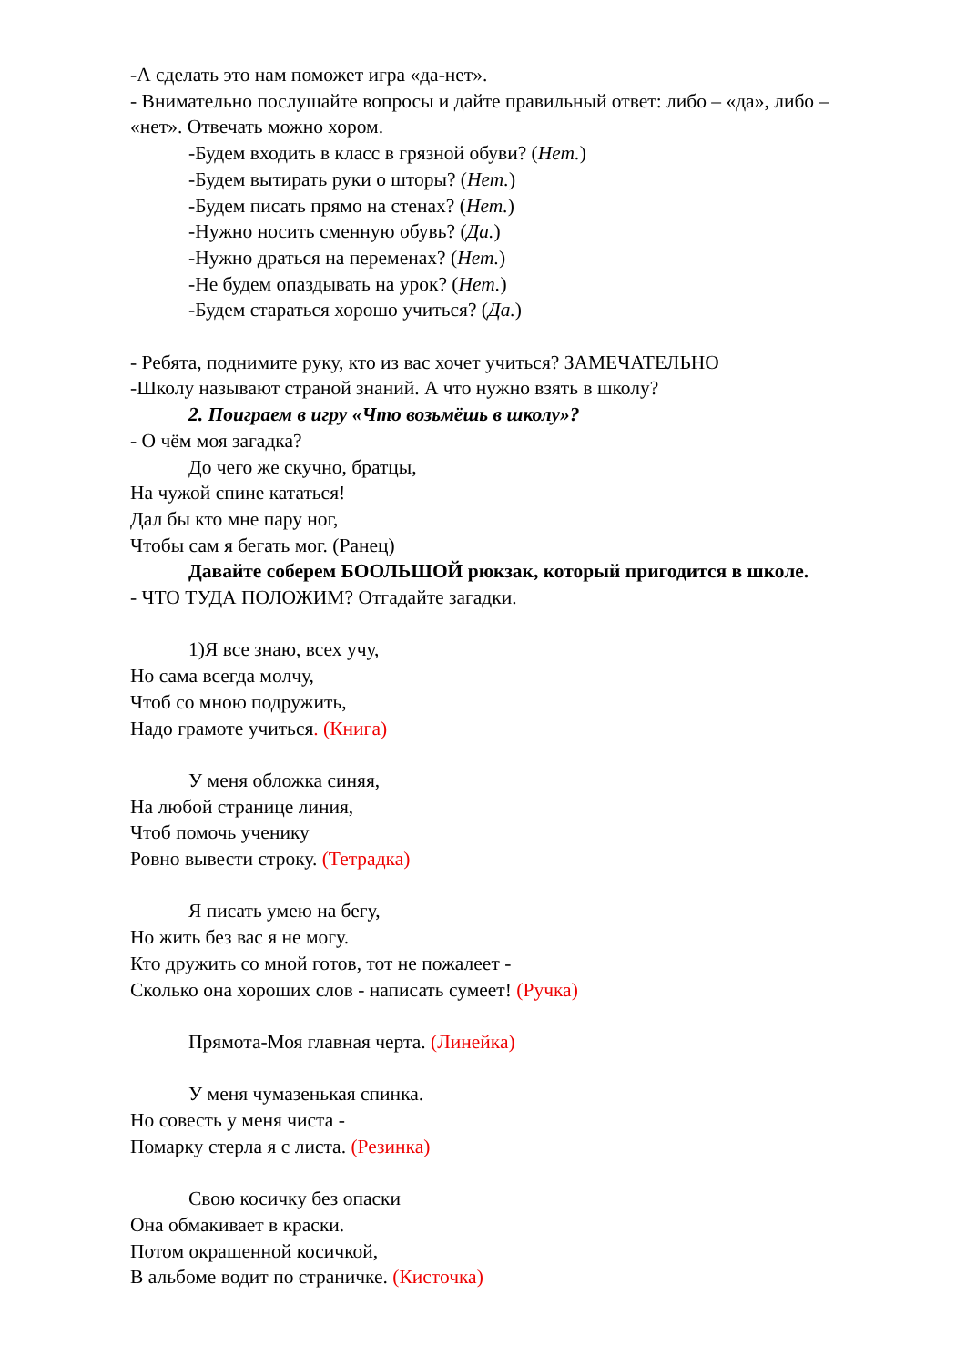-А сделать это нам поможет игра «да-нет».
- Внимательно послушайте вопросы и дайте правильный ответ: либо – «да», либо – «нет». Отвечать можно хором.
-Будем входить в класс в грязной обуви? (Нет.)
-Будем вытирать руки о шторы? (Нет.)
-Будем писать прямо на стенах? (Нет.)
-Нужно носить сменную обувь? (Да.)
-Нужно драться на переменах? (Нет.)
-Не будем опаздывать на урок? (Нет.)
-Будем стараться хорошо учиться? (Да.)
- Ребята, поднимите руку, кто из вас хочет учиться? ЗАМЕЧАТЕЛЬНО
-Школу называют страной знаний. А что нужно взять в школу?
2. Поиграем в игру «Что возьмёшь в школу»?
- О чём моя загадка?
До чего же скучно, братцы,
На чужой спине кататься!
Дал бы кто мне пару ног,
Чтобы сам я бегать мог. (Ранец)
Давайте соберем БООЛЬШОЙ рюкзак, который пригодится в школе.
- ЧТО ТУДА ПОЛОЖИМ? Отгадайте загадки.
1)Я все знаю, всех учу,
Но сама всегда молчу,
Чтоб со мною подружить,
Надо грамоте учиться. (Книга)
У меня обложка синяя,
На любой странице линия,
Чтоб помочь ученику
Ровно вывести строку. (Тетрадка)
Я писать умею на бегу,
Но жить без вас я не могу.
Кто дружить со мной готов, тот не пожалеет -
Сколько она хороших слов - написать сумеет! (Ручка)
Прямота-Моя главная черта. (Линейка)
У меня чумазенькая спинка.
Но совесть у меня чиста -
Помарку стерла я с листа. (Резинка)
Свою косичку без опаски
Она обмакивает в краски.
Потом окрашенной косичкой,
В альбоме водит по страничке. (Кисточка)